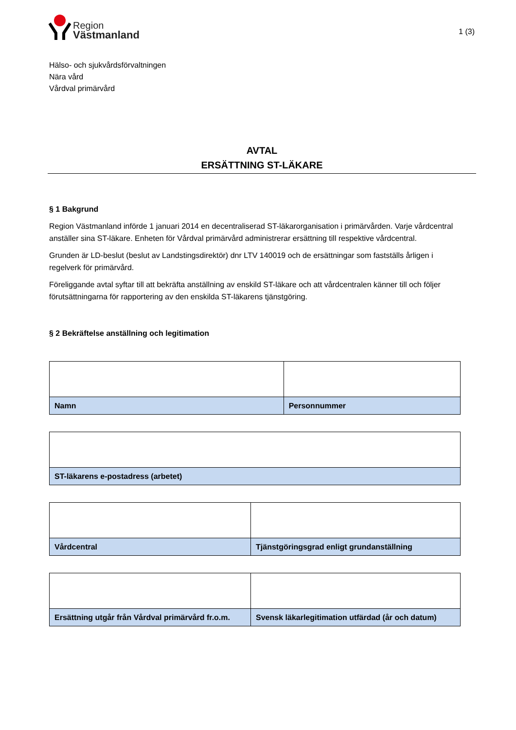Region
Västmanland
1 (3)
Hälso- och sjukvårdsförvaltningen
Nära vård
Vårdval primärvård
AVTAL
ERSÄTTNING ST-LÄKARE
§ 1 Bakgrund
Region Västmanland införde 1 januari 2014 en decentraliserad ST-läkarorganisation i primärvården. Varje vårdcentral anställer sina ST-läkare. Enheten för Vårdval primärvård administrerar ersättning till respektive vårdcentral.
Grunden är LD-beslut (beslut av Landstingsdirektör) dnr LTV 140019 och de ersättningar som fastställs årligen i regelverk för primärvård.
Föreliggande avtal syftar till att bekräfta anställning av enskild ST-läkare och att vårdcentralen känner till och följer förutsättningarna för rapportering av den enskilda ST-läkarens tjänstgöring.
§ 2 Bekräftelse anställning och legitimation
| Namn | Personnummer |
| ST-läkarens e-postadress (arbetet) |
| Vårdcentral | Tjänstgöringsgrad enligt grundanställning |
| Ersättning utgår från Vårdval primärvård fr.o.m. | Svensk läkarlegitimation utfärdad (år och datum) |